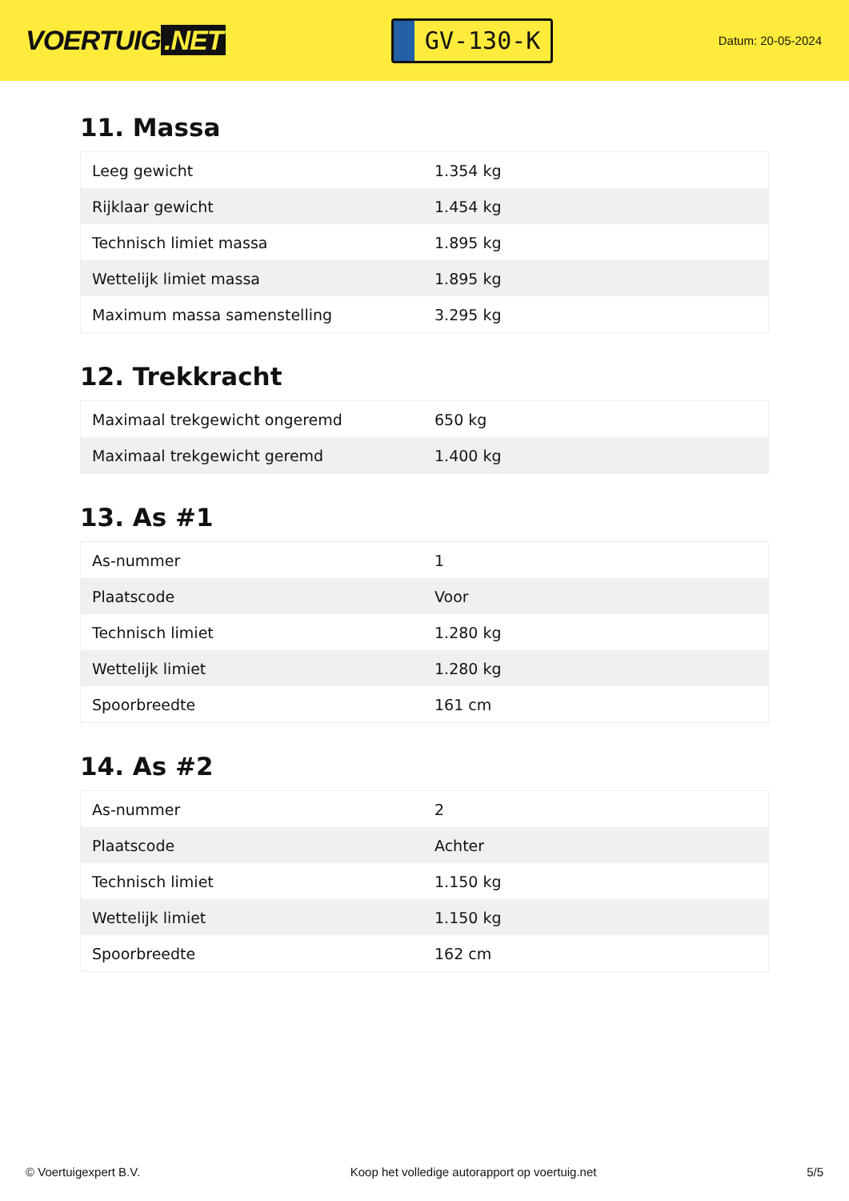VOERTUIG.NET
GV-130-K
Datum: 20-05-2024
11. Massa
| Leeg gewicht | 1.354 kg |
| Rijklaar gewicht | 1.454 kg |
| Technisch limiet massa | 1.895 kg |
| Wettelijk limiet massa | 1.895 kg |
| Maximum massa samenstelling | 3.295 kg |
12. Trekkracht
| Maximaal trekgewicht ongeremd | 650 kg |
| Maximaal trekgewicht geremd | 1.400 kg |
13. As #1
| As-nummer | 1 |
| Plaatscode | Voor |
| Technisch limiet | 1.280 kg |
| Wettelijk limiet | 1.280 kg |
| Spoorbreedte | 161 cm |
14. As #2
| As-nummer | 2 |
| Plaatscode | Achter |
| Technisch limiet | 1.150 kg |
| Wettelijk limiet | 1.150 kg |
| Spoorbreedte | 162 cm |
© Voertuigexpert B.V. Koop het volledige autorapport op voertuig.net 5/5